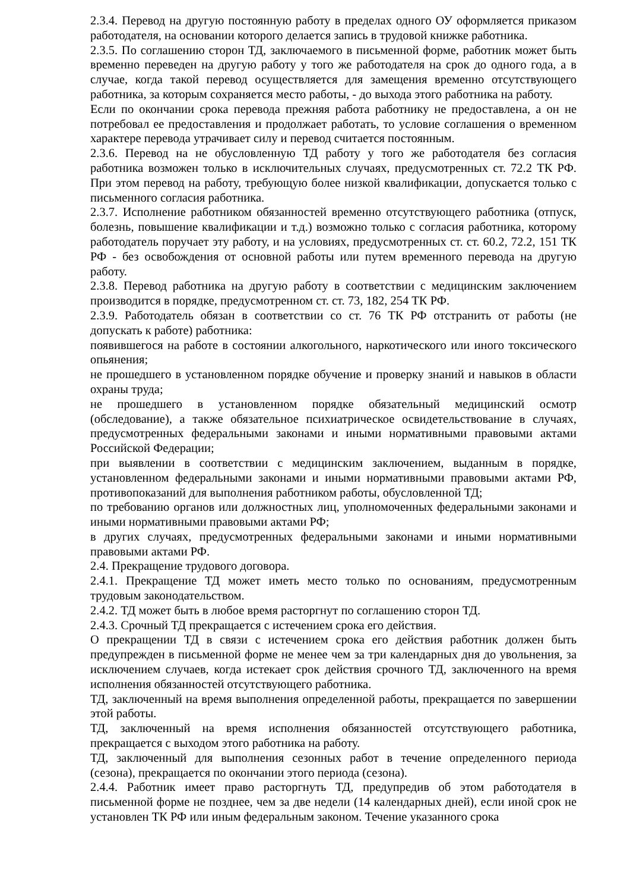2.3.4. Перевод на другую постоянную работу в пределах одного ОУ оформляется приказом работодателя, на основании которого делается запись в трудовой книжке работника.
2.3.5. По соглашению сторон ТД, заключаемого в письменной форме, работник может быть временно переведен на другую работу у того же работодателя на срок до одного года, а в случае, когда такой перевод осуществляется для замещения временно отсутствующего работника, за которым сохраняется место работы, - до выхода этого работника на работу.
Если по окончании срока перевода прежняя работа работнику не предоставлена, а он не потребовал ее предоставления и продолжает работать, то условие соглашения о временном характере перевода утрачивает силу и перевод считается постоянным.
2.3.6. Перевод на не обусловленную ТД работу у того же работодателя без согласия работника возможен только в исключительных случаях, предусмотренных ст. 72.2 ТК РФ. При этом перевод на работу, требующую более низкой квалификации, допускается только с письменного согласия работника.
2.3.7. Исполнение работником обязанностей временно отсутствующего работника (отпуск, болезнь, повышение квалификации и т.д.) возможно только с согласия работника, которому работодатель поручает эту работу, и на условиях, предусмотренных ст. ст. 60.2, 72.2, 151 ТК РФ - без освобождения от основной работы или путем временного перевода на другую работу.
2.3.8. Перевод работника на другую работу в соответствии с медицинским заключением производится в порядке, предусмотренном ст. ст. 73, 182, 254 ТК РФ.
2.3.9. Работодатель обязан в соответствии со ст. 76 ТК РФ отстранить от работы (не допускать к работе) работника:
появившегося на работе в состоянии алкогольного, наркотического или иного токсического опьянения;
не прошедшего в установленном порядке обучение и проверку знаний и навыков в области охраны труда;
не прошедшего в установленном порядке обязательный медицинский осмотр (обследование), а также обязательное психиатрическое освидетельствование в случаях, предусмотренных федеральными законами и иными нормативными правовыми актами Российской Федерации;
при выявлении в соответствии с медицинским заключением, выданным в порядке, установленном федеральными законами и иными нормативными правовыми актами РФ, противопоказаний для выполнения работником работы, обусловленной ТД;
по требованию органов или должностных лиц, уполномоченных федеральными законами и иными нормативными правовыми актами РФ;
в других случаях, предусмотренных федеральными законами и иными нормативными правовыми актами РФ.
2.4. Прекращение трудового договора.
2.4.1. Прекращение ТД может иметь место только по основаниям, предусмотренным трудовым законодательством.
2.4.2. ТД может быть в любое время расторгнут по соглашению сторон ТД.
2.4.3. Срочный ТД прекращается с истечением срока его действия.
О прекращении ТД в связи с истечением срока его действия работник должен быть предупрежден в письменной форме не менее чем за три календарных дня до увольнения, за исключением случаев, когда истекает срок действия срочного ТД, заключенного на время исполнения обязанностей отсутствующего работника.
ТД, заключенный на время выполнения определенной работы, прекращается по завершении этой работы.
ТД, заключенный на время исполнения обязанностей отсутствующего работника, прекращается с выходом этого работника на работу.
ТД, заключенный для выполнения сезонных работ в течение определенного периода (сезона), прекращается по окончании этого периода (сезона).
2.4.4. Работник имеет право расторгнуть ТД, предупредив об этом работодателя в письменной форме не позднее, чем за две недели (14 календарных дней), если иной срок не установлен ТК РФ или иным федеральным законом. Течение указанного срока